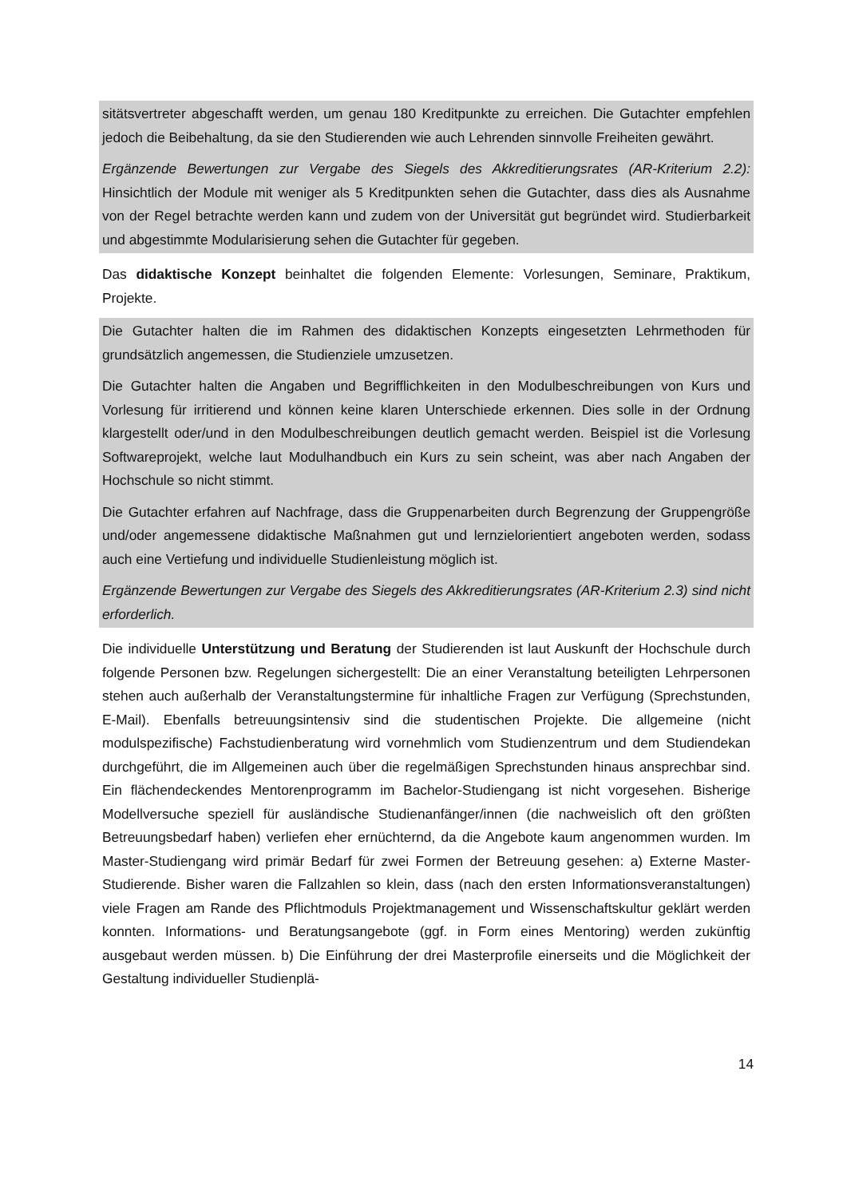sitätsvertreter abgeschafft werden, um genau 180 Kreditpunkte zu erreichen. Die Gutachter empfehlen jedoch die Beibehaltung, da sie den Studierenden wie auch Lehrenden sinnvolle Freiheiten gewährt.
Ergänzende Bewertungen zur Vergabe des Siegels des Akkreditierungsrates (AR-Kriterium 2.2): Hinsichtlich der Module mit weniger als 5 Kreditpunkten sehen die Gutachter, dass dies als Ausnahme von der Regel betrachte werden kann und zudem von der Universität gut begründet wird. Studierbarkeit und abgestimmte Modularisierung sehen die Gutachter für gegeben.
Das didaktische Konzept beinhaltet die folgenden Elemente: Vorlesungen, Seminare, Praktikum, Projekte.
Die Gutachter halten die im Rahmen des didaktischen Konzepts eingesetzten Lehrmethoden für grundsätzlich angemessen, die Studienziele umzusetzen.
Die Gutachter halten die Angaben und Begrifflichkeiten in den Modulbeschreibungen von Kurs und Vorlesung für irritierend und können keine klaren Unterschiede erkennen. Dies solle in der Ordnung klargestellt oder/und in den Modulbeschreibungen deutlich gemacht werden. Beispiel ist die Vorlesung Softwareprojekt, welche laut Modulhandbuch ein Kurs zu sein scheint, was aber nach Angaben der Hochschule so nicht stimmt.
Die Gutachter erfahren auf Nachfrage, dass die Gruppenarbeiten durch Begrenzung der Gruppengröße und/oder angemessene didaktische Maßnahmen gut und lernzielorientiert angeboten werden, sodass auch eine Vertiefung und individuelle Studienleistung möglich ist.
Ergänzende Bewertungen zur Vergabe des Siegels des Akkreditierungsrates (AR-Kriterium 2.3) sind nicht erforderlich.
Die individuelle Unterstützung und Beratung der Studierenden ist laut Auskunft der Hochschule durch folgende Personen bzw. Regelungen sichergestellt: Die an einer Veranstaltung beteiligten Lehrpersonen stehen auch außerhalb der Veranstaltungstermine für inhaltliche Fragen zur Verfügung (Sprechstunden, E-Mail). Ebenfalls betreuungsintensiv sind die studentischen Projekte. Die allgemeine (nicht modulspezifische) Fachstudienberatung wird vornehmlich vom Studienzentrum und dem Studiendekan durchgeführt, die im Allgemeinen auch über die regelmäßigen Sprechstunden hinaus ansprechbar sind. Ein flächendeckendes Mentorenprogramm im Bachelor-Studiengang ist nicht vorgesehen. Bisherige Modellversuche speziell für ausländische Studienanfänger/innen (die nachweislich oft den größten Betreuungsbedarf haben) verliefen eher ernüchternd, da die Angebote kaum angenommen wurden. Im Master-Studiengang wird primär Bedarf für zwei Formen der Betreuung gesehen: a) Externe Master-Studierende. Bisher waren die Fallzahlen so klein, dass (nach den ersten Informationsveranstaltungen) viele Fragen am Rande des Pflichtmoduls Projektmanagement und Wissenschaftskultur geklärt werden konnten. Informations- und Beratungsangebote (ggf. in Form eines Mentoring) werden zukünftig ausgebaut werden müssen. b) Die Einführung der drei Masterprofile einerseits und die Möglichkeit der Gestaltung individueller Studienplä-
14